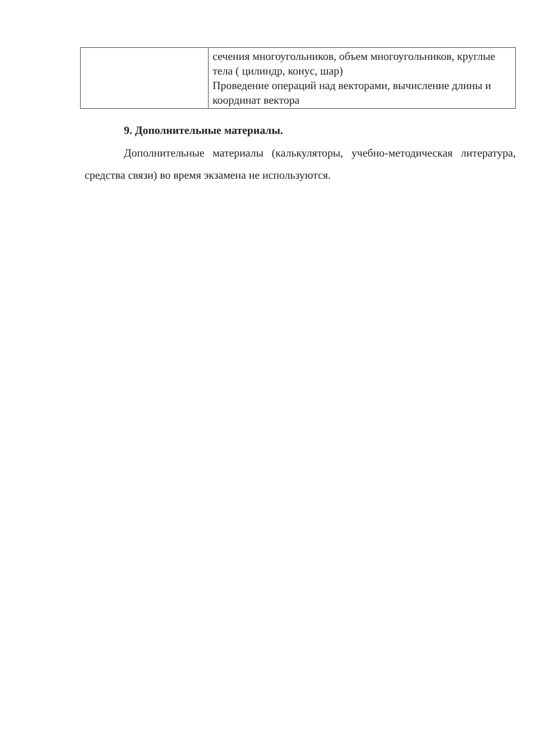| | сечения многоугольников, объем многоугольников, круглые тела ( цилиндр, конус, шар) Проведение операций над векторами, вычисление длины и координат вектора |
9. Дополнительные материалы.
Дополнительные материалы (калькуляторы, учебно-методическая литература, средства связи) во время экзамена не используются.